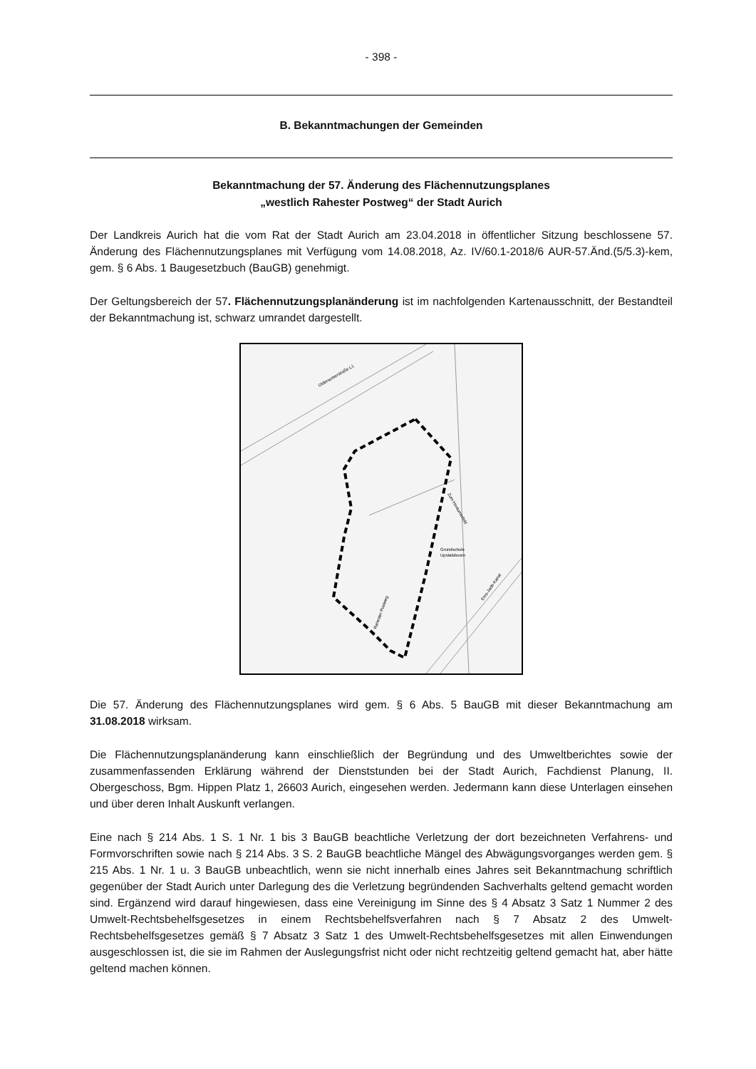- 398 -
B. Bekanntmachungen der Gemeinden
Bekanntmachung der 57. Änderung des Flächennutzungsplanes
„westlich Rahester Postweg“ der Stadt Aurich
Der Landkreis Aurich hat die vom Rat der Stadt Aurich am 23.04.2018 in öffentlicher Sitzung beschlossene 57. Änderung des Flächennutzungsplanes mit Verfügung vom 14.08.2018, Az. IV/60.1-2018/6 AUR-57.Änd.(5/5.3)-kem, gem. § 6 Abs. 1 Baugesetzbuch (BauGB) genehmigt.
Der Geltungsbereich der 57. Flächennutzungsplanänderung ist im nachfolgenden Kartenausschnitt, der Bestandteil der Bekanntmachung ist, schwarz umrandet dargestellt.
Grundschule
Upstalsboom
Oldersumerstraße L1
Zum Hextumerfeld
Ems-Jade-Kanal
Rahester Postweg
Die 57. Änderung des Flächennutzungsplanes wird gem. § 6 Abs. 5 BauGB mit dieser Bekanntmachung am 31.08.2018 wirksam.
Die Flächennutzungsplanänderung kann einschließlich der Begründung und des Umweltberichtes sowie der zusammenfassenden Erklärung während der Dienststunden bei der Stadt Aurich, Fachdienst Planung, II. Obergeschoss, Bgm. Hippen Platz 1, 26603 Aurich, eingesehen werden. Jedermann kann diese Unterlagen einsehen und über deren Inhalt Auskunft verlangen.
Eine nach § 214 Abs. 1 S. 1 Nr. 1 bis 3 BauGB beachtliche Verletzung der dort bezeichneten Verfahrens- und Formvorschriften sowie nach § 214 Abs. 3 S. 2 BauGB beachtliche Mängel des Abwägungsvorganges werden gem. § 215 Abs. 1 Nr. 1 u. 3 BauGB unbeachtlich, wenn sie nicht innerhalb eines Jahres seit Bekanntmachung schriftlich gegenüber der Stadt Aurich unter Darlegung des die Verletzung begründenden Sachverhalts geltend gemacht worden sind. Ergänzend wird darauf hingewiesen, dass eine Vereinigung im Sinne des § 4 Absatz 3 Satz 1 Nummer 2 des Umwelt-Rechtsbehelfsgesetzes in einem Rechtsbehelfsverfahren nach § 7 Absatz 2 des Umwelt-Rechtsbehelfsgesetzes gemäß § 7 Absatz 3 Satz 1 des Umwelt-Rechtsbehelfsgesetzes mit allen Einwendungen ausgeschlossen ist, die sie im Rahmen der Auslegungsfrist nicht oder nicht rechtzeitig geltend gemacht hat, aber hätte geltend machen können.